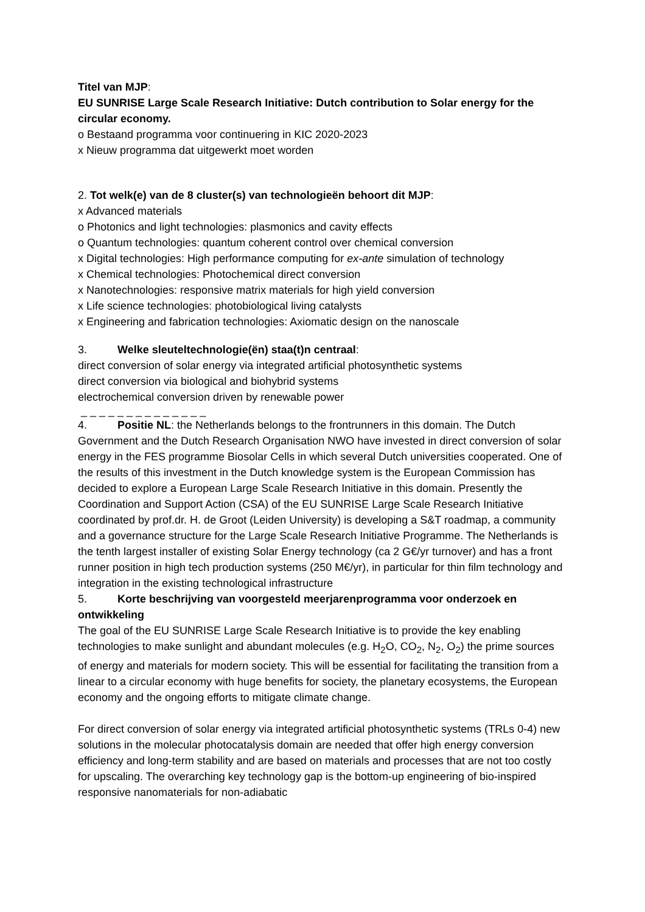Titel van MJP:
EU SUNRISE Large Scale Research Initiative: Dutch contribution to Solar energy for the circular economy.
o Bestaand programma voor continuering in KIC 2020-2023
x Nieuw programma dat uitgewerkt moet worden
2. Tot welk(e) van de 8 cluster(s) van technologieën behoort dit MJP:
x Advanced materials
o Photonics and light technologies: plasmonics and cavity effects
o Quantum technologies: quantum coherent control over chemical conversion
x Digital technologies: High performance computing for ex-ante simulation of technology
x Chemical technologies: Photochemical direct conversion
x Nanotechnologies: responsive matrix materials for high yield conversion
x Life science technologies: photobiological living catalysts
x Engineering and fabrication technologies: Axiomatic design on the nanoscale
3. Welke sleuteltechnologie(ën) staa(t)n centraal:
direct conversion of solar energy via integrated artificial photosynthetic systems
direct conversion via biological and biohybrid systems
electrochemical conversion driven by renewable power
_ _ _ _ _ _ _ _ _ _ _ _ _ _
4. Positie NL: the Netherlands belongs to the frontrunners in this domain. The Dutch Government and the Dutch Research Organisation NWO have invested in direct conversion of solar energy in the FES programme Biosolar Cells in which several Dutch universities cooperated. One of the results of this investment in the Dutch knowledge system is the European Commission has decided to explore a European Large Scale Research Initiative in this domain. Presently the Coordination and Support Action (CSA) of the EU SUNRISE Large Scale Research Initiative coordinated by prof.dr. H. de Groot (Leiden University) is developing a S&T roadmap, a community and a governance structure for the Large Scale Research Initiative Programme. The Netherlands is the tenth largest installer of existing Solar Energy technology (ca 2 G€/yr turnover) and has a front runner position in high tech production systems (250 M€/yr), in particular for thin film technology and integration in the existing technological infrastructure
5. Korte beschrijving van voorgesteld meerjarenprogramma voor onderzoek en ontwikkeling
The goal of the EU SUNRISE Large Scale Research Initiative is to provide the key enabling technologies to make sunlight and abundant molecules (e.g. H<sub>2</sub>O, CO<sub>2</sub>, N<sub>2</sub>, O<sub>2</sub>) the prime sources of energy and materials for modern society. This will be essential for facilitating the transition from a linear to a circular economy with huge benefits for society, the planetary ecosystems, the European economy and the ongoing efforts to mitigate climate change.
For direct conversion of solar energy via integrated artificial photosynthetic systems (TRLs 0-4) new solutions in the molecular photocatalysis domain are needed that offer high energy conversion efficiency and long-term stability and are based on materials and processes that are not too costly for upscaling. The overarching key technology gap is the bottom-up engineering of bio-inspired responsive nanomaterials for non-adiabatic